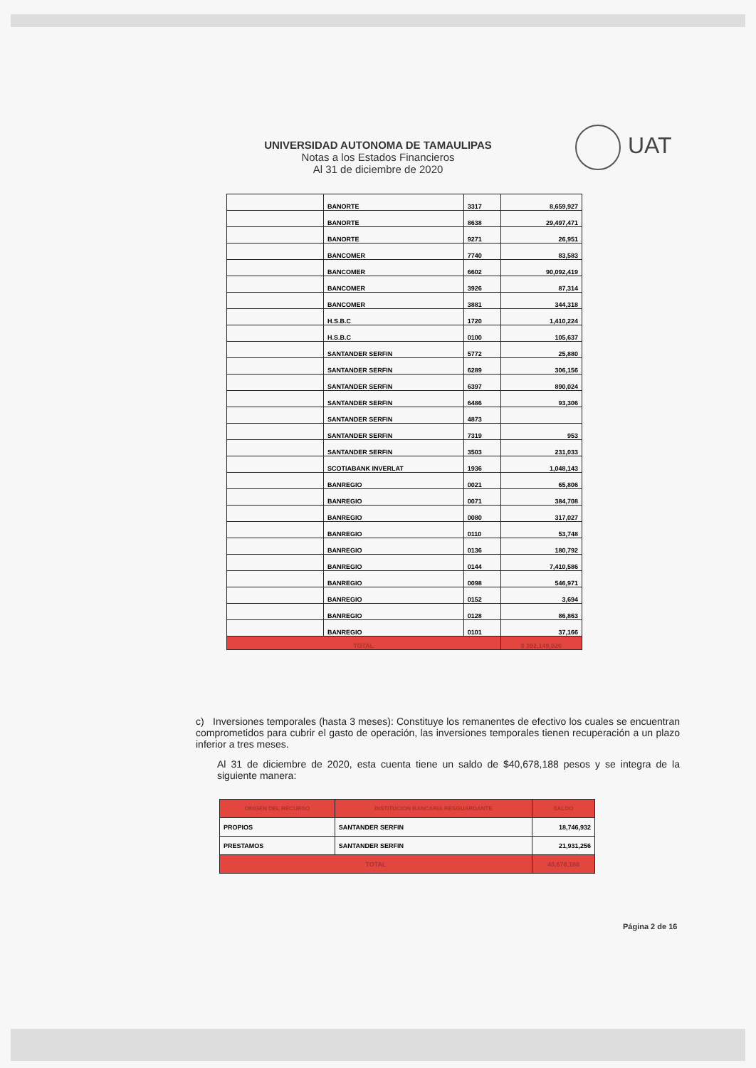UNIVERSIDAD AUTONOMA DE TAMAULIPAS
Notas a los Estados Financieros
Al 31 de diciembre de 2020
UAT
| | BANORTE | 3317 | 8,659,927 |
| | BANORTE | 8638 | 29,497,471 |
| | BANORTE | 9271 | 26,951 |
| | BANCOMER | 7740 | 83,583 |
| | BANCOMER | 6602 | 90,092,419 |
| | BANCOMER | 3926 | 87,314 |
| | BANCOMER | 3881 | 344,318 |
| | H.S.B.C | 1720 | 1,410,224 |
| | H.S.B.C | 0100 | 105,637 |
| | SANTANDER SERFIN | 5772 | 25,880 |
| | SANTANDER SERFIN | 6289 | 306,156 |
| | SANTANDER SERFIN | 6397 | 890,024 |
| | SANTANDER SERFIN | 6486 | 93,306 |
| | SANTANDER SERFIN | 4873 | |
| | SANTANDER SERFIN | 7319 | 953 |
| | SANTANDER SERFIN | 3503 | 231,033 |
| | SCOTIABANK INVERLAT | 1936 | 1,048,143 |
| | BANREGIO | 0021 | 65,806 |
| | BANREGIO | 0071 | 384,708 |
| | BANREGIO | 0080 | 317,027 |
| | BANREGIO | 0110 | 53,748 |
| | BANREGIO | 0136 | 180,792 |
| | BANREGIO | 0144 | 7,410,586 |
| | BANREGIO | 0098 | 546,971 |
| | BANREGIO | 0152 | 3,694 |
| | BANREGIO | 0128 | 86,863 |
| | BANREGIO | 0101 | 37,166 |
| TOTAL | | | $ 392,149,026 |
c) Inversiones temporales (hasta 3 meses): Constituye los remanentes de efectivo los cuales se encuentran comprometidos para cubrir el gasto de operación, las inversiones temporales tienen recuperación a un plazo inferior a tres meses.
Al 31 de diciembre de 2020, esta cuenta tiene un saldo de $40,678,188 pesos y se integra de la siguiente manera:
| ORIGEN DEL RECURSO | INSTITUCION BANCARIA RESGUARDANTE | SALDO |
| --- | --- | --- |
| PROPIOS | SANTANDER SERFIN | 18,746,932 |
| PRESTAMOS | SANTANDER SERFIN | 21,931,256 |
| TOTAL | | 40,678,188 |
Página 2 de 16